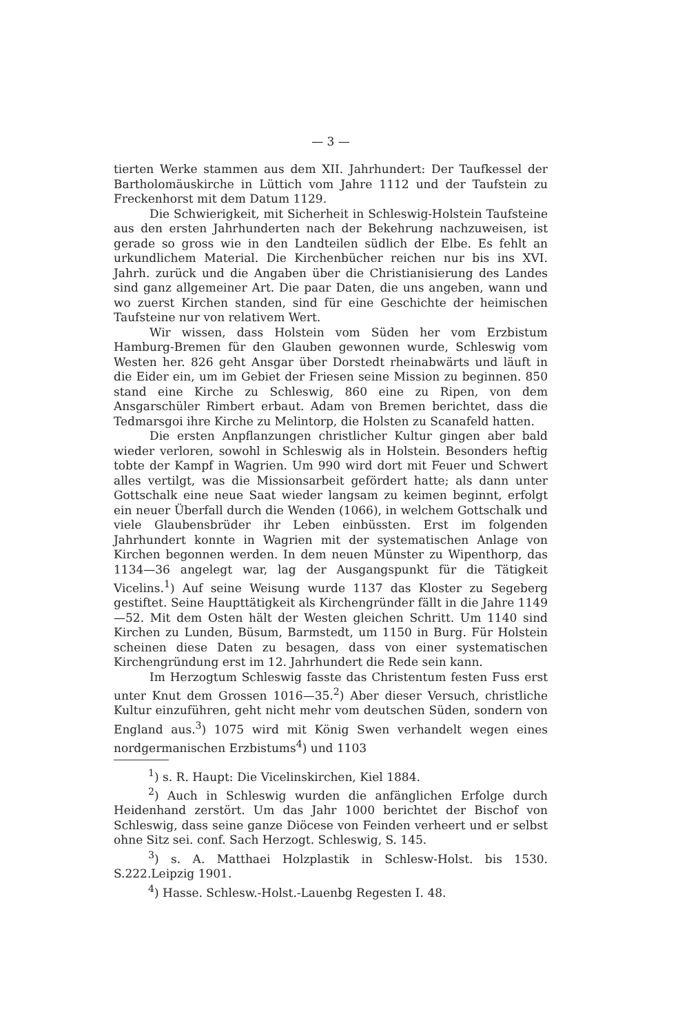— 3 —
tierten Werke stammen aus dem XII. Jahrhundert: Der Taufkessel der Bartholomäuskirche in Lüttich vom Jahre 1112 und der Taufstein zu Freckenhorst mit dem Datum 1129.
Die Schwierigkeit, mit Sicherheit in Schleswig-Holstein Taufsteine aus den ersten Jahrhunderten nach der Bekehrung nachzuweisen, ist gerade so gross wie in den Landteilen südlich der Elbe. Es fehlt an urkundlichem Material. Die Kirchenbücher reichen nur bis ins XVI. Jahrh. zurück und die Angaben über die Christianisierung des Landes sind ganz allgemeiner Art. Die paar Daten, die uns angeben, wann und wo zuerst Kirchen standen, sind für eine Geschichte der heimischen Taufsteine nur von relativem Wert.
Wir wissen, dass Holstein vom Süden her vom Erzbistum Hamburg-Bremen für den Glauben gewonnen wurde, Schleswig vom Westen her. 826 geht Ansgar über Dorstedt rheinabwärts und läuft in die Eider ein, um im Gebiet der Friesen seine Mission zu beginnen. 850 stand eine Kirche zu Schleswig, 860 eine zu Ripen, von dem Ansgarschüler Rimbert erbaut. Adam von Bremen berichtet, dass die Tedmarsgoi ihre Kirche zu Melintorp, die Holsten zu Scanafeld hatten.
Die ersten Anpflanzungen christlicher Kultur gingen aber bald wieder verloren, sowohl in Schleswig als in Holstein. Besonders heftig tobte der Kampf in Wagrien. Um 990 wird dort mit Feuer und Schwert alles vertilgt, was die Missionsarbeit gefördert hatte; als dann unter Gottschalk eine neue Saat wieder langsam zu keimen beginnt, erfolgt ein neuer Überfall durch die Wenden (1066), in welchem Gottschalk und viele Glaubensbrüder ihr Leben einbüssten. Erst im folgenden Jahrhundert konnte in Wagrien mit der systematischen Anlage von Kirchen begonnen werden. In dem neuen Münster zu Wipenthorp, das 1134—36 angelegt war, lag der Ausgangspunkt für die Tätigkeit Vicelins.<sup>1</sup>) Auf seine Weisung wurde 1137 das Kloster zu Segeberg gestiftet. Seine Haupttätigkeit als Kirchengründer fällt in die Jahre 1149—52. Mit dem Osten hält der Westen gleichen Schritt. Um 1140 sind Kirchen zu Lunden, Büsum, Barmstedt, um 1150 in Burg. Für Holstein scheinen diese Daten zu besagen, dass von einer systematischen Kirchengründung erst im 12. Jahrhundert die Rede sein kann.
Im Herzogtum Schleswig fasste das Christentum festen Fuss erst unter Knut dem Grossen 1016—35.<sup>2</sup>) Aber dieser Versuch, christliche Kultur einzuführen, geht nicht mehr vom deutschen Süden, sondern von England aus.<sup>3</sup>) 1075 wird mit König Swen verhandelt wegen eines nordgermanischen Erzbistums<sup>4</sup>) und 1103
<sup>1</sup>) s. R. Haupt: Die Vicelinskirchen, Kiel 1884.
<sup>2</sup>) Auch in Schleswig wurden die anfänglichen Erfolge durch Heidenhand zerstört. Um das Jahr 1000 berichtet der Bischof von Schleswig, dass seine ganze Diöcese von Feinden verheert und er selbst ohne Sitz sei. conf. Sach Herzogt. Schleswig, S. 145.
<sup>3</sup>) s. A. Matthaei Holzplastik in Schlesw-Holst. bis 1530. S.222.Leipzig 1901.
<sup>4</sup>) Hasse. Schlesw.-Holst.-Lauenbg Regesten I. 48.